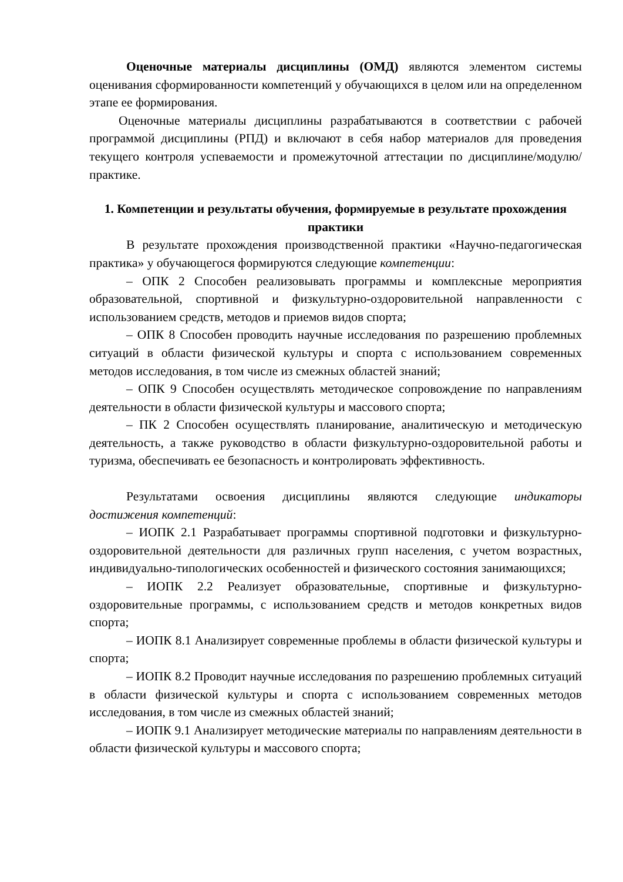Оценочные материалы дисциплины (ОМД) являются элементом системы оценивания сформированности компетенций у обучающихся в целом или на определенном этапе ее формирования.
Оценочные материалы дисциплины разрабатываются в соответствии с рабочей программой дисциплины (РПД) и включают в себя набор материалов для проведения текущего контроля успеваемости и промежуточной аттестации по дисциплине/модулю/практике.
1. Компетенции и результаты обучения, формируемые в результате прохождения практики
В результате прохождения производственной практики «Научно-педагогическая практика» у обучающегося формируются следующие компетенции:
– ОПК 2 Способен реализовывать программы и комплексные мероприятия образовательной, спортивной и физкультурно-оздоровительной направленности с использованием средств, методов и приемов видов спорта;
– ОПК 8 Способен проводить научные исследования по разрешению проблемных ситуаций в области физической культуры и спорта с использованием современных методов исследования, в том числе из смежных областей знаний;
– ОПК 9 Способен осуществлять методическое сопровождение по направлениям деятельности в области физической культуры и массового спорта;
– ПК 2 Способен осуществлять планирование, аналитическую и методическую деятельность, а также руководство в области физкультурно-оздоровительной работы и туризма, обеспечивать ее безопасность и контролировать эффективность.
Результатами освоения дисциплины являются следующие индикаторы достижения компетенций:
– ИОПК 2.1 Разрабатывает программы спортивной подготовки и физкультурно-оздоровительной деятельности для различных групп населения, с учетом возрастных, индивидуально-типологических особенностей и физического состояния занимающихся;
– ИОПК 2.2 Реализует образовательные, спортивные и физкультурно-оздоровительные программы, с использованием средств и методов конкретных видов спорта;
– ИОПК 8.1 Анализирует современные проблемы в области физической культуры и спорта;
– ИОПК 8.2 Проводит научные исследования по разрешению проблемных ситуаций в области физической культуры и спорта с использованием современных методов исследования, в том числе из смежных областей знаний;
– ИОПК 9.1 Анализирует методические материалы по направлениям деятельности в области физической культуры и массового спорта;